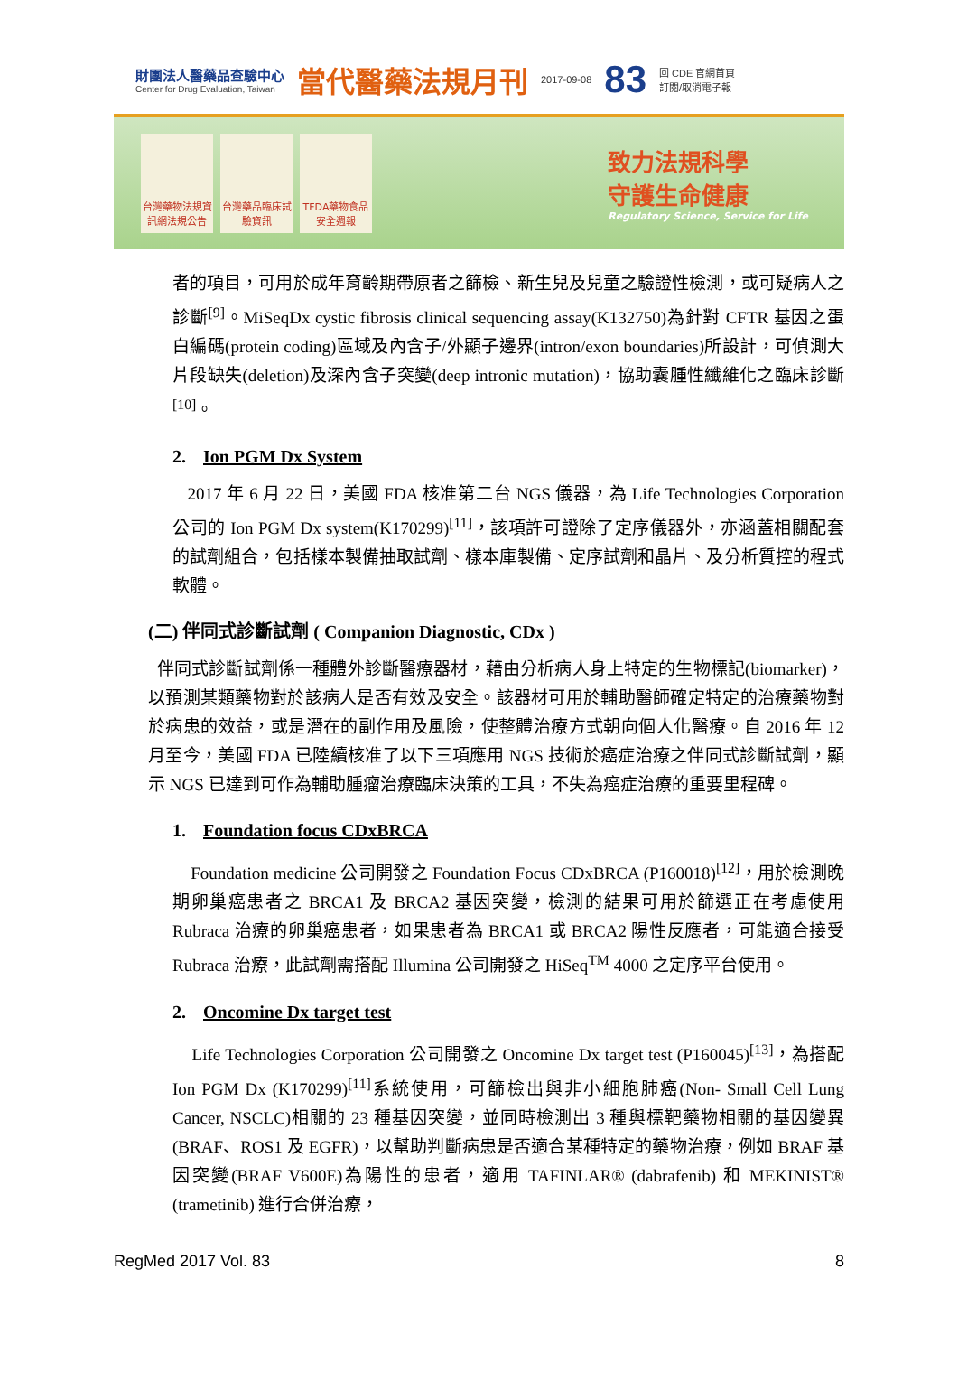財團法人醫藥品查驗中心
Center for Drug Evaluation, Taiwan
當代醫藥法規月刊
2017-09-08
83
回 CDE 官網首頁
訂閱/取消電子報
台灣藥物法規資訊網法規公告
台灣藥品臨床試驗資訊
TFDA藥物食品安全週報
致力法規科學
守護生命健康
Regulatory Science, Service for Life
者的項目，可用於成年育齡期帶原者之篩檢、新生兒及兒童之驗證性檢測，或可疑病人之診斷<sup>[9]</sup>。MiSeqDx cystic fibrosis clinical sequencing assay(K132750)為針對 CFTR 基因之蛋白編碼(protein coding)區域及內含子/外顯子邊界(intron/exon boundaries)所設計，可偵測大片段缺失(deletion)及深內含子突變(deep intronic mutation)，協助囊腫性纖維化之臨床診斷<sup>[10]</sup>。
2. Ion PGM Dx System
2017 年 6 月 22 日，美國 FDA 核准第二台 NGS 儀器，為 Life Technologies Corporation 公司的 Ion PGM Dx system(K170299)<sup>[11]</sup>，該項許可證除了定序儀器外，亦涵蓋相關配套的試劑組合，包括樣本製備抽取試劑、樣本庫製備、定序試劑和晶片、及分析質控的程式軟體。
(二) 伴同式診斷試劑 ( Companion Diagnostic, CDx )
伴同式診斷試劑係一種體外診斷醫療器材，藉由分析病人身上特定的生物標記(biomarker)，以預測某類藥物對於該病人是否有效及安全。該器材可用於輔助醫師確定特定的治療藥物對於病患的效益，或是潛在的副作用及風險，使整體治療方式朝向個人化醫療。自 2016 年 12 月至今，美國 FDA 已陸續核准了以下三項應用 NGS 技術於癌症治療之伴同式診斷試劑，顯示 NGS 已達到可作為輔助腫瘤治療臨床決策的工具，不失為癌症治療的重要里程碑。
1. Foundation focus CDxBRCA
Foundation medicine 公司開發之 Foundation Focus CDxBRCA (P160018)<sup>[12]</sup>，用於檢測晚期卵巢癌患者之 BRCA1 及 BRCA2 基因突變，檢測的結果可用於篩選正在考慮使用 Rubraca 治療的卵巢癌患者，如果患者為 BRCA1 或 BRCA2 陽性反應者，可能適合接受 Rubraca 治療，此試劑需搭配 Illumina 公司開發之 HiSeq<sup>TM</sup> 4000 之定序平台使用。
2. Oncomine Dx target test
Life Technologies Corporation 公司開發之 Oncomine Dx target test (P160045)<sup>[13]</sup>，為搭配 Ion PGM Dx (K170299)<sup>[11]</sup>系統使用，可篩檢出與非小細胞肺癌(Non- Small Cell Lung Cancer, NSCLC)相關的 23 種基因突變，並同時檢測出 3 種與標靶藥物相關的基因變異(BRAF、ROS1 及 EGFR)，以幫助判斷病患是否適合某種特定的藥物治療，例如 BRAF 基因突變(BRAF V600E)為陽性的患者，適用 TAFINLAR® (dabrafenib) 和 MEKINIST® (trametinib) 進行合併治療，
RegMed 2017 Vol. 83 8